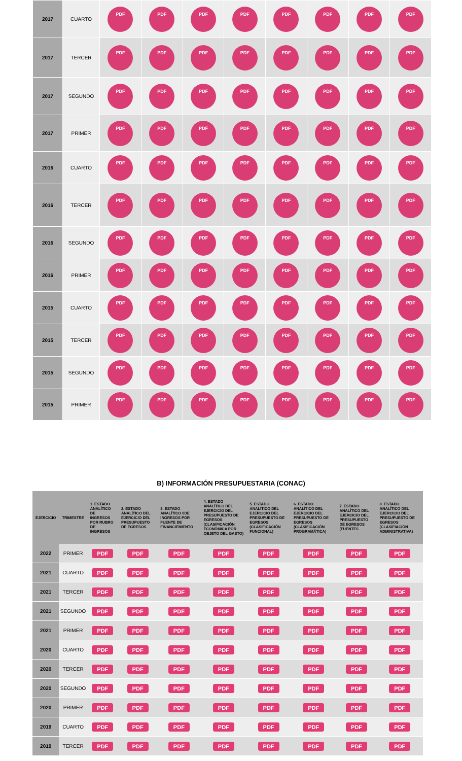| 2017 | CUARTO | PDF | PDF | PDF | PDF | PDF | PDF | PDF | PDF |
| 2017 | TERCER | PDF | PDF | PDF | PDF | PDF | PDF | PDF | PDF |
| 2017 | SEGUNDO | PDF | PDF | PDF | PDF | PDF | PDF | PDF | PDF |
| 2017 | PRIMER | PDF | PDF | PDF | PDF | PDF | PDF | PDF | PDF |
| 2016 | CUARTO | PDF | PDF | PDF | PDF | PDF | PDF | PDF | PDF |
| 2016 | TERCER | PDF | PDF | PDF | PDF | PDF | PDF | PDF | PDF |
| 2016 | SEGUNDO | PDF | PDF | PDF | PDF | PDF | PDF | PDF | PDF |
| 2016 | PRIMER | PDF | PDF | PDF | PDF | PDF | PDF | PDF | PDF |
| 2015 | CUARTO | PDF | PDF | PDF | PDF | PDF | PDF | PDF | PDF |
| 2015 | TERCER | PDF | PDF | PDF | PDF | PDF | PDF | PDF | PDF |
| 2015 | SEGUNDO | PDF | PDF | PDF | PDF | PDF | PDF | PDF | PDF |
| 2015 | PRIMER | PDF | PDF | PDF | PDF | PDF | PDF | PDF | PDF |
B) INFORMACIÓN PRESUPUESTARIA (CONAC)
| EJERCICIO | TRIMESTRE | 1. ESTADO ANALÍTICO DE INGRESOS POR RUBRO DE INGRESOS | 2. ESTADO ANALÍTICO DEL EJERCICIO DEL PRESUPUESTO DE EGRESOS | 3. ESTADO ANALÍTICO 0DE INGRESOS POR FUENTE DE FINANCIEMIENTO | 4. ESTADO ANALÍTICO DEL EJERCICIO DEL PRESUPUESTO DE EGRESOS (CLASIFICACIÓN ECONÓMICA POR OBJETO DEL GASTO) | 5. ESTADO ANALÍTICO DEL EJERCICIO DEL PRESUPUESTO DE EGRESOS (CLASIFICACIÓN FUNCIONAL) | 6. ESTADO ANALÍTICO DEL EJERCICIO DEL PRESUPUESTO DE EGRESOS (CLASIFICACIÓN PROGRAMÁTICA) | 7. ESTADO ANALÍTICO DEL EJERCICIO DEL PRESUPUESTO DE EGRESOS (FUENTES | 8. ESTADO ANALÍTICO DEL EJERCICIO DEL PRESUPUESTO DE EGRESOS (CLASIFIACIÓN ADMINISTRATIVA) |
| --- | --- | --- | --- | --- | --- | --- | --- | --- | --- |
| 2022 | PRIMER | PDF | PDF | PDF | PDF | PDF | PDF | PDF | PDF |
| 2021 | CUARTO | PDF | PDF | PDF | PDF | PDF | PDF | PDF | PDF |
| 2021 | TERCER | PDF | PDF | PDF | PDF | PDF | PDF | PDF | PDF |
| 2021 | SEGUNDO | PDF | PDF | PDF | PDF | PDF | PDF | PDF | PDF |
| 2021 | PRIMER | PDF | PDF | PDF | PDF | PDF | PDF | PDF | PDF |
| 2020 | CUARTO | PDF | PDF | PDF | PDF | PDF | PDF | PDF | PDF |
| 2020 | TERCER | PDF | PDF | PDF | PDF | PDF | PDF | PDF | PDF |
| 2020 | SEGUNDO | PDF | PDF | PDF | PDF | PDF | PDF | PDF | PDF |
| 2020 | PRIMER | PDF | PDF | PDF | PDF | PDF | PDF | PDF | PDF |
| 2019 | CUARTO | PDF | PDF | PDF | PDF | PDF | PDF | PDF | PDF |
| 2019 | TERCER | PDF | PDF | PDF | PDF | PDF | PDF | PDF | PDF |